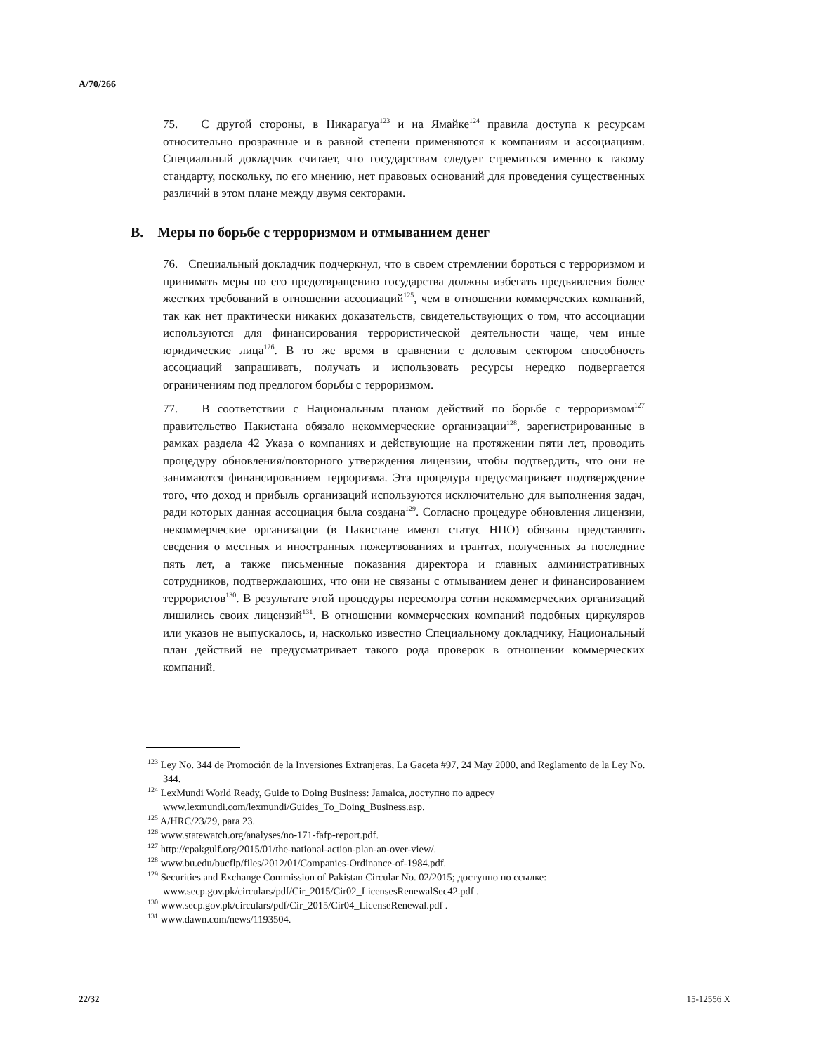A/70/266
75. С другой стороны, в Никарагуа<sup>123</sup> и на Ямайке<sup>124</sup> правила доступа к ресурсам относительно прозрачные и в равной степени применяются к компаниям и ассоциациям. Специальный докладчик считает, что государствам следует стремиться именно к такому стандарту, поскольку, по его мнению, нет правовых оснований для проведения существенных различий в этом плане между двумя секторами.
B. Меры по борьбе с терроризмом и отмыванием денег
76. Специальный докладчик подчеркнул, что в своем стремлении бороться с терроризмом и принимать меры по его предотвращению государства должны избегать предъявления более жестких требований в отношении ассоциаций<sup>125</sup>, чем в отношении коммерческих компаний, так как нет практически никаких доказательств, свидетельствующих о том, что ассоциации используются для финансирования террористической деятельности чаще, чем иные юридические лица<sup>126</sup>. В то же время в сравнении с деловым сектором способность ассоциаций запрашивать, получать и использовать ресурсы нередко подвергается ограничениям под предлогом борьбы с терроризмом.
77. В соответствии с Национальным планом действий по борьбе с терроризмом<sup>127</sup> правительство Пакистана обязало некоммерческие организации<sup>128</sup>, зарегистрированные в рамках раздела 42 Указа о компаниях и действующие на протяжении пяти лет, проводить процедуру обновления/повторного утверждения лицензии, чтобы подтвердить, что они не занимаются финансированием терроризма. Эта процедура предусматривает подтверждение того, что доход и прибыль организаций используются исключительно для выполнения задач, ради которых данная ассоциация была создана<sup>129</sup>. Согласно процедуре обновления лицензии, некоммерческие организации (в Пакистане имеют статус НПО) обязаны представлять сведения о местных и иностранных пожертвованиях и грантах, полученных за последние пять лет, а также письменные показания директора и главных административных сотрудников, подтверждающих, что они не связаны с отмыванием денег и финансированием террористов<sup>130</sup>. В результате этой процедуры пересмотра сотни некоммерческих организаций лишились своих лицензий<sup>131</sup>. В отношении коммерческих компаний подобных циркуляров или указов не выпускалось, и, насколько известно Специальному докладчику, Национальный план действий не предусматривает такого рода проверок в отношении коммерческих компаний.
<sup>123</sup> Ley No. 344 de Promoción de la Inversiones Extranjeras, La Gaceta #97, 24 May 2000, and Reglamento de la Ley No. 344.
<sup>124</sup> LexMundi World Ready, Guide to Doing Business: Jamaica, доступно по адресу www.lexmundi.com/lexmundi/Guides_To_Doing_Business.asp.
<sup>125</sup> A/HRC/23/29, para 23.
<sup>126</sup> www.statewatch.org/analyses/no-171-fafp-report.pdf.
<sup>127</sup> http://cpakgulf.org/2015/01/the-national-action-plan-an-over-view/.
<sup>128</sup> www.bu.edu/bucflp/files/2012/01/Companies-Ordinance-of-1984.pdf.
<sup>129</sup> Securities and Exchange Commission of Pakistan Circular No. 02/2015; доступно по ссылке: www.secp.gov.pk/circulars/pdf/Cir_2015/Cir02_LicensesRenewalSec42.pdf .
<sup>130</sup> www.secp.gov.pk/circulars/pdf/Cir_2015/Cir04_LicenseRenewal.pdf .
<sup>131</sup> www.dawn.com/news/1193504.
22/32 15-12556 X